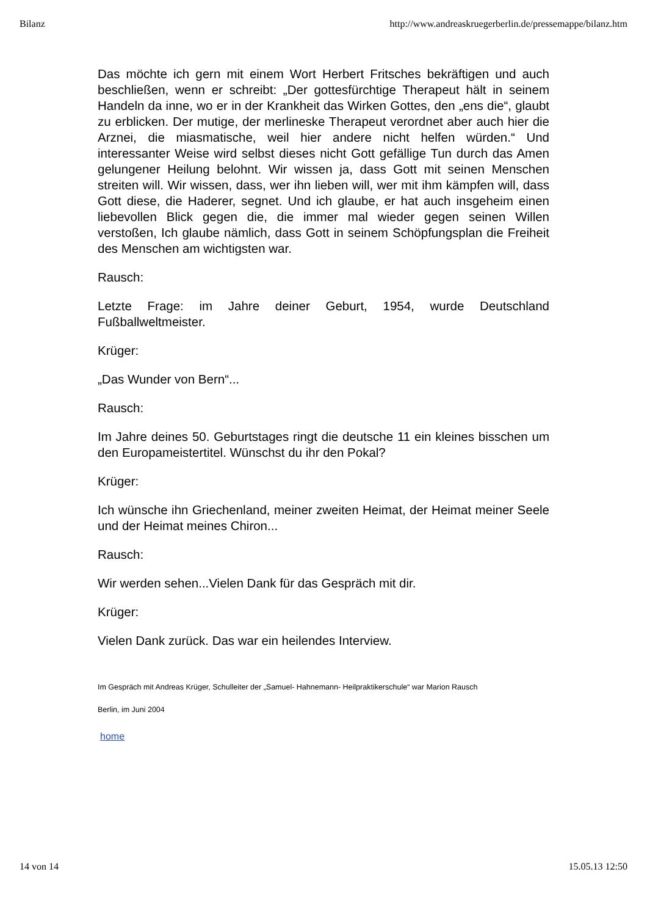Bilanz http://www.andreaskruegerberlin.de/pressemappe/bilanz.htm
Das möchte ich gern mit einem Wort Herbert Fritsches bekräftigen und auch beschließen, wenn er schreibt: „Der gottesfürchtige Therapeut hält in seinem Handeln da inne, wo er in der Krankheit das Wirken Gottes, den „ens die“, glaubt zu erblicken. Der mutige, der merlineske Therapeut verordnet aber auch hier die Arznei, die miasmatische, weil hier andere nicht helfen würden.“ Und interessanter Weise wird selbst dieses nicht Gott gefällige Tun durch das Amen gelungener Heilung belohnt. Wir wissen ja, dass Gott mit seinen Menschen streiten will. Wir wissen, dass, wer ihn lieben will, wer mit ihm kämpfen will, dass Gott diese, die Haderer, segnet. Und ich glaube, er hat auch insgeheim einen liebevollen Blick gegen die, die immer mal wieder gegen seinen Willen verstoßen, Ich glaube nämlich, dass Gott in seinem Schöpfungsplan die Freiheit des Menschen am wichtigsten war.
Rausch:
Letzte Frage: im Jahre deiner Geburt, 1954, wurde Deutschland Fußballweltmeister.
Krüger:
„Das Wunder von Bern“...
Rausch:
Im Jahre deines 50. Geburtstages ringt die deutsche 11 ein kleines bisschen um den Europameistertitel. Wünschst du ihr den Pokal?
Krüger:
Ich wünsche ihn Griechenland, meiner zweiten Heimat, der Heimat meiner Seele und der Heimat meines Chiron...
Rausch:
Wir werden sehen...Vielen Dank für das Gespräch mit dir.
Krüger:
Vielen Dank zurück. Das war ein heilendes Interview.
Im Gespräch mit Andreas Krüger, Schulleiter der „Samuel- Hahnemann- Heilpraktikerschule“ war Marion Rausch
Berlin, im Juni 2004
home
14 von 14 15.05.13 12:50